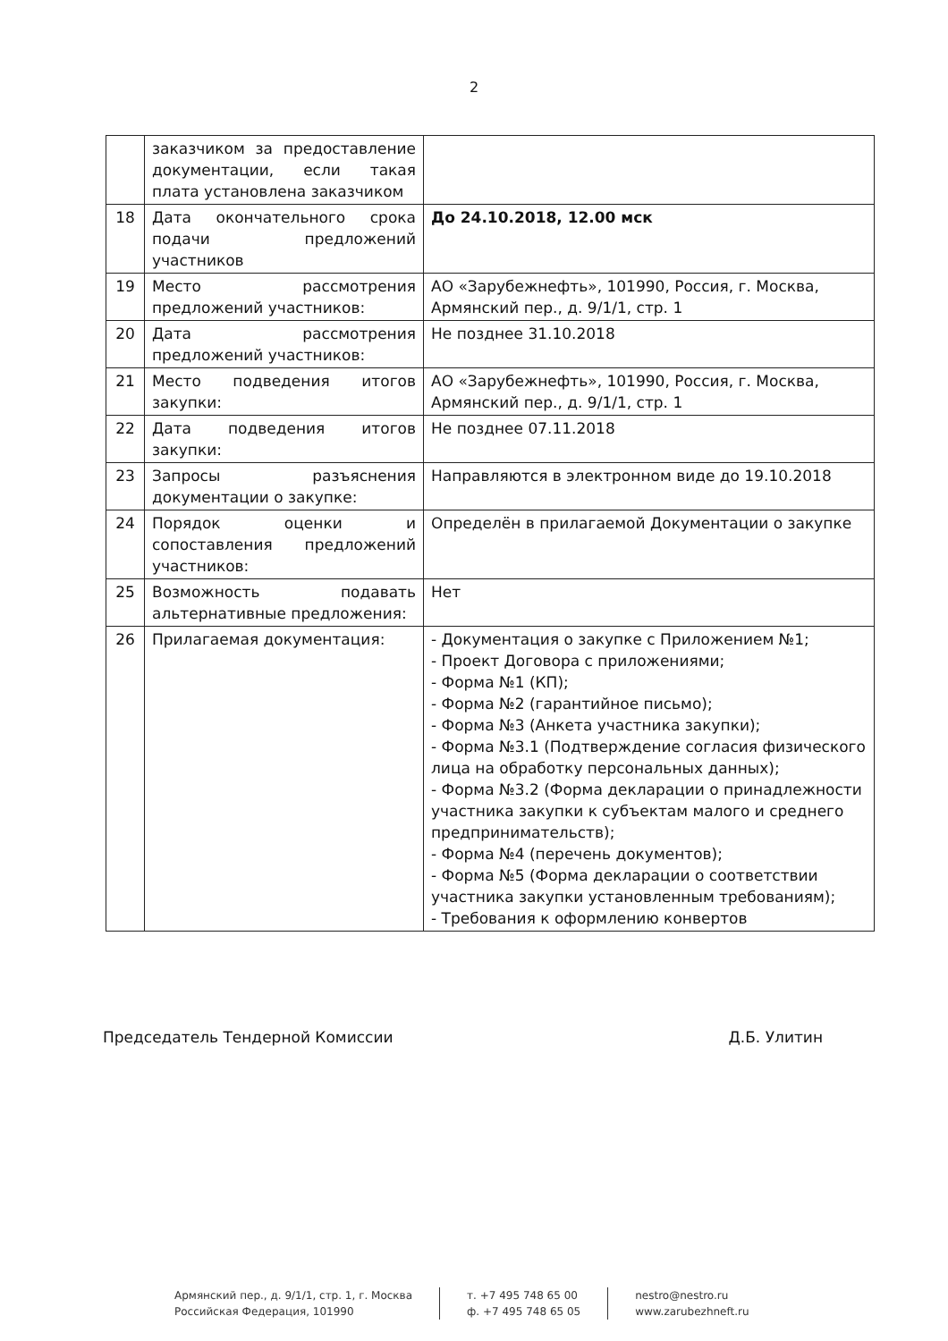2
| | заказчиком за предоставление документации, если такая плата установлена заказчиком | |
| 18 | Дата окончательного срока подачи предложений участников | До 24.10.2018, 12.00 мск |
| 19 | Место рассмотрения предложений участников: | АО «Зарубежнефть», 101990, Россия, г. Москва, Армянский пер., д. 9/1/1, стр. 1 |
| 20 | Дата рассмотрения предложений участников: | Не позднее 31.10.2018 |
| 21 | Место подведения итогов закупки: | АО «Зарубежнефть», 101990, Россия, г. Москва, Армянский пер., д. 9/1/1, стр. 1 |
| 22 | Дата подведения итогов закупки: | Не позднее 07.11.2018 |
| 23 | Запросы разъяснения документации о закупке: | Направляются в электронном виде до 19.10.2018 |
| 24 | Порядок оценки и сопоставления предложений участников: | Определён в прилагаемой Документации о закупке |
| 25 | Возможность подавать альтернативные предложения: | Нет |
| 26 | Прилагаемая документация: | - Документация о закупке с Приложением №1; - Проект Договора с приложениями; - Форма №1 (КП); - Форма №2 (гарантийное письмо); - Форма №3 (Анкета участника закупки); - Форма №3.1 (Подтверждение согласия физического лица на обработку персональных данных); - Форма №3.2 (Форма декларации о принадлежности участника закупки к субъектам малого и среднего предпринимательств); - Форма №4 (перечень документов); - Форма №5 (Форма декларации о соответствии участника закупки установленным требованиям); - Требования к оформлению конвертов |
Председатель Тендерной Комиссии Д.Б. Улитин
Армянский пер., д. 9/1/1, стр. 1, г. Москва
Российская Федерация, 101990
т. +7 495 748 65 00
ф. +7 495 748 65 05
nestro@nestro.ru
www.zarubezhneft.ru